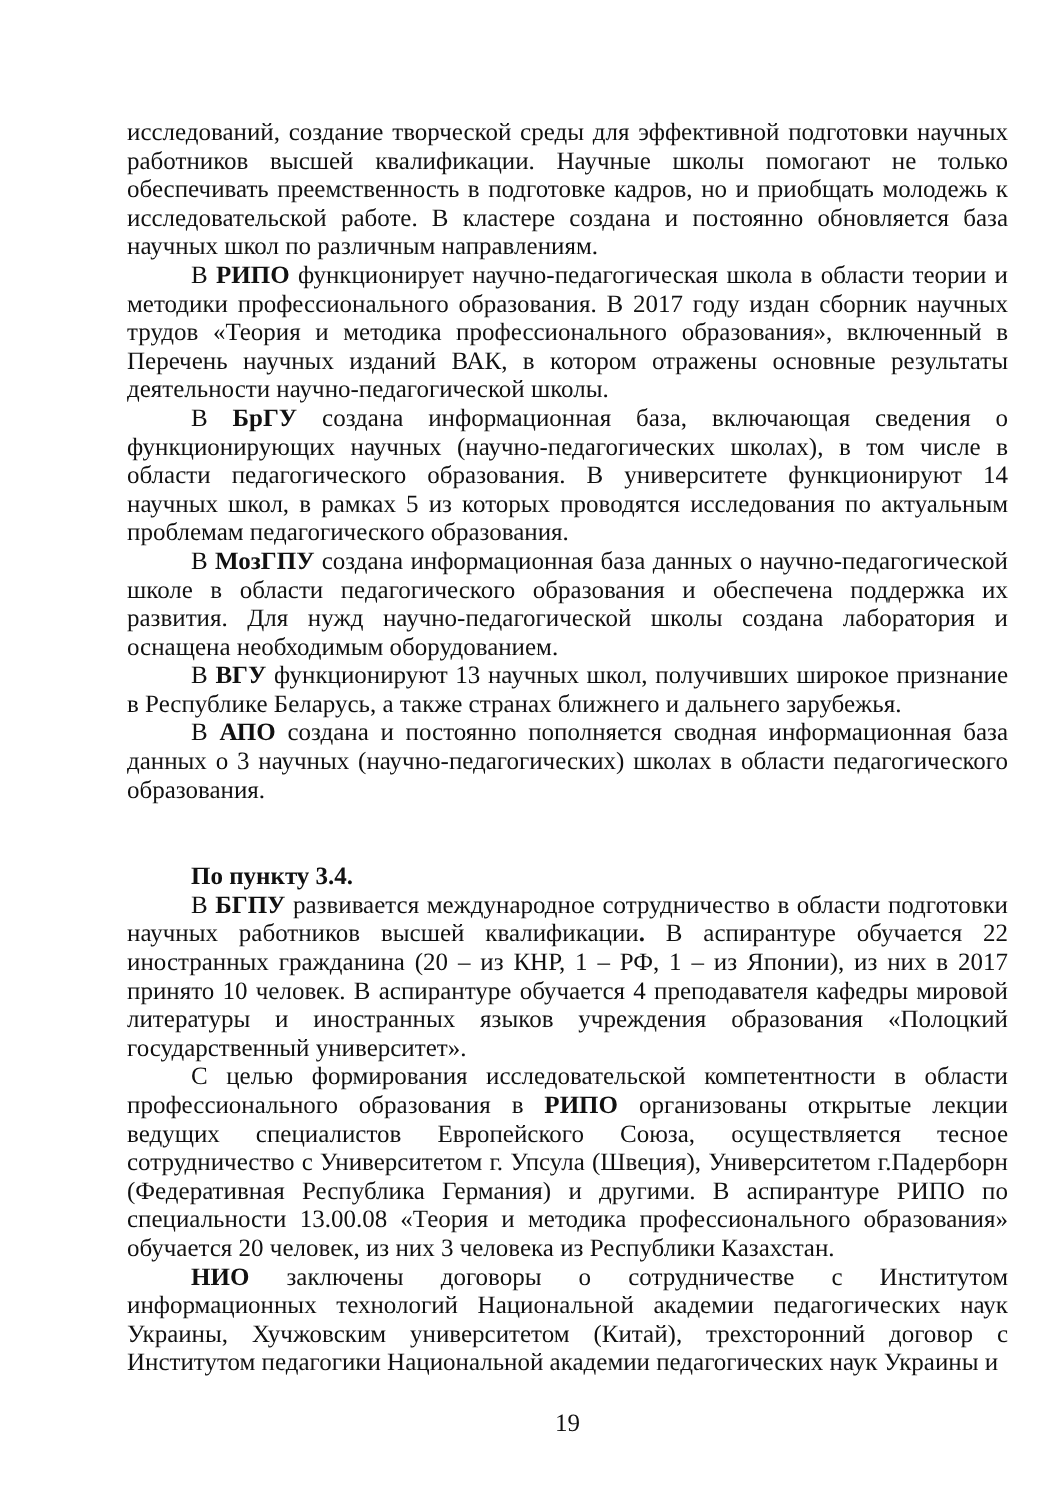исследований, создание творческой среды для эффективной подготовки научных работников высшей квалификации. Научные школы помогают не только обеспечивать преемственность в подготовке кадров, но и приобщать молодежь к исследовательской работе. В кластере создана и постоянно обновляется база научных школ по различным направлениям.
В РИПО функционирует научно-педагогическая школа в области теории и методики профессионального образования. В 2017 году издан сборник научных трудов «Теория и методика профессионального образования», включенный в Перечень научных изданий ВАК, в котором отражены основные результаты деятельности научно-педагогической школы.
В БрГУ создана информационная база, включающая сведения о функционирующих научных (научно-педагогических школах), в том числе в области педагогического образования. В университете функционируют 14 научных школ, в рамках 5 из которых проводятся исследования по актуальным проблемам педагогического образования.
В МозГПУ создана информационная база данных о научно-педагогической школе в области педагогического образования и обеспечена поддержка их развития. Для нужд научно-педагогической школы создана лаборатория и оснащена необходимым оборудованием.
В ВГУ функционируют 13 научных школ, получивших широкое признание в Республике Беларусь, а также странах ближнего и дальнего зарубежья.
В АПО создана и постоянно пополняется сводная информационная база данных о 3 научных (научно-педагогических) школах в области педагогического образования.
По пункту 3.4.
В БГПУ развивается международное сотрудничество в области подготовки научных работников высшей квалификации. В аспирантуре обучается 22 иностранных гражданина (20 – из КНР, 1 – РФ, 1 – из Японии), из них в 2017 принято 10 человек. В аспирантуре обучается 4 преподавателя кафедры мировой литературы и иностранных языков учреждения образования «Полоцкий государственный университет».
С целью формирования исследовательской компетентности в области профессионального образования в РИПО организованы открытые лекции ведущих специалистов Европейского Союза, осуществляется тесное сотрудничество с Университетом г. Упсула (Швеция), Университетом г.Падерборн (Федеративная Республика Германия) и другими. В аспирантуре РИПО по специальности 13.00.08 «Теория и методика профессионального образования» обучается 20 человек, из них 3 человека из Республики Казахстан.
НИО заключены договоры о сотрудничестве с Институтом информационных технологий Национальной академии педагогических наук Украины, Хучжовским университетом (Китай), трехсторонний договор с Институтом педагогики Национальной академии педагогических наук Украины и
19